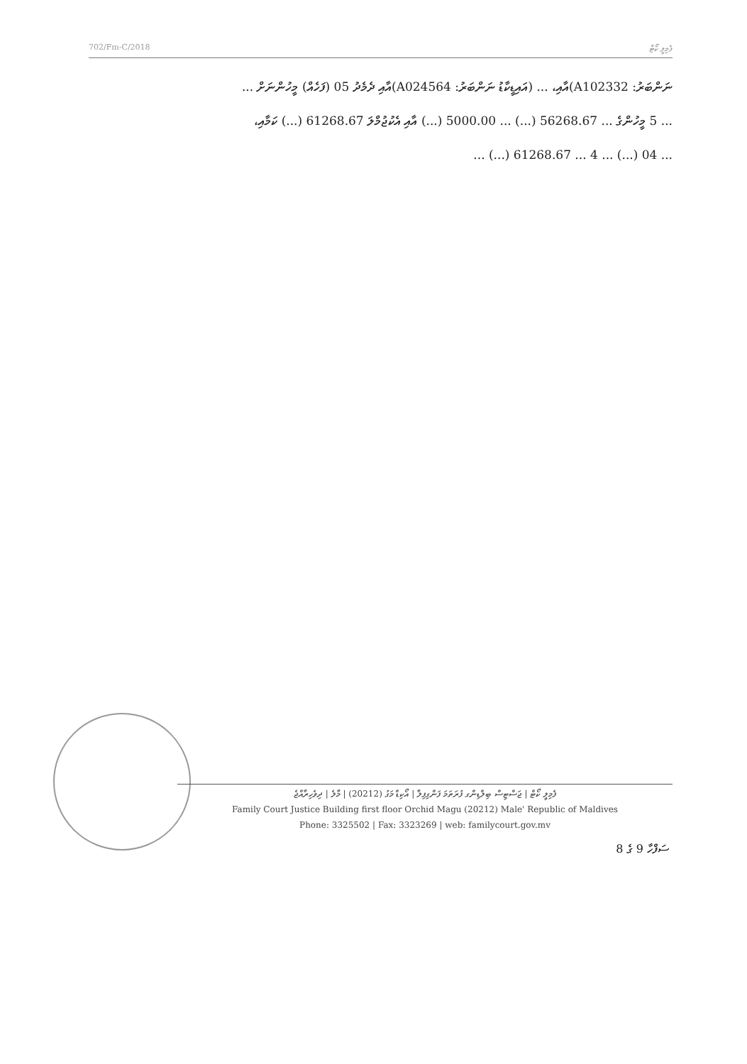702/Fm-C/2018 ފެމިލީ ކޯޓް
ނަންބަރު: A102332)އާއި، ... (އައިޑީކާޑު ނަންބަރު: A024564)އާއި ދެމެދު 05 (ފަހެއް) މީހުންނަށް ...
... 5 މީހުންގެ ... 56268.67 (...) ... 5000.00 (...) އާއި އެކުޖުމްލަ 61268.67 (...) ކަމާއި،
... 04 (...) ... 4 ... 61268.67 (...) ...
ފެމިލީ ކޯޓް | ޖަސްޓިސް ބިލްޑިންގ ފުރަތަމަ ފަންގިފިލާ | އޯކިޑް މަގު (20212) | މާލެ | ދިވެހިރާއްޖެ
Family Court Justice Building first floor Orchid Magu (20212) Male' Republic of Maldives
Phone: 3325502 | Fax: 3323269 | web: familycourt.gov.mv
ސަފްހާ 9 ގެ 8